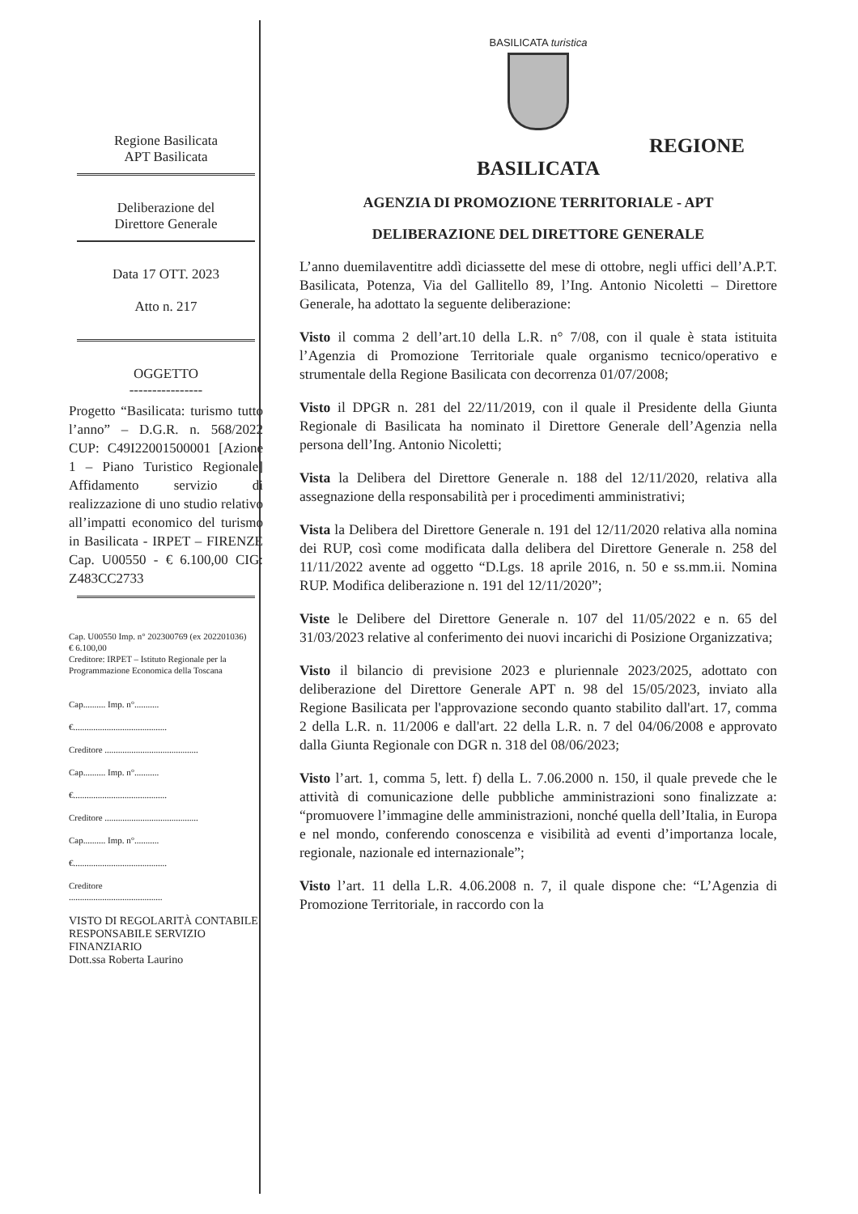Regione Basilicata
APT Basilicata
Deliberazione del
Direttore Generale
Data 17 OTT. 2023
Atto n. 217
OGGETTO
----------------
Progetto “Basilicata: turismo tutto l’anno” – D.G.R. n. 568/2022 CUP: C49I22001500001 [Azione 1 – Piano Turistico Regionale] Affidamento servizio di realizzazione di uno studio relativo all’impatti economico del turismo in Basilicata - IRPET – FIRENZE Cap. U00550 - € 6.100,00 CIG: Z483CC2733
Cap. U00550 Imp. n° 202300769 (ex 202201036)
€ 6.100,00
Creditore: IRPET – Istituto Regionale per la Programmazione Economica della Toscana
Cap.......... Imp. n°...........
€..........................................
Creditore ..........................................
Cap.......... Imp. n°...........
€..........................................
Creditore ..........................................
Cap.......... Imp. n°...........
€..........................................
Creditore
..........................................
VISTO DI REGOLARITÀ CONTABILE
RESPONSABILE SERVIZIO FINANZIARIO
Dott.ssa Roberta Laurino
BASILICATA turistica
REGIONE
BASILICATA
AGENZIA DI PROMOZIONE TERRITORIALE - APT
DELIBERAZIONE DEL DIRETTORE GENERALE
L’anno duemilaventitre addì diciassette del mese di ottobre, negli uffici dell’A.P.T. Basilicata, Potenza, Via del Gallitello 89, l’Ing. Antonio Nicoletti – Direttore Generale, ha adottato la seguente deliberazione:
Visto il comma 2 dell’art.10 della L.R. n° 7/08, con il quale è stata istituita l’Agenzia di Promozione Territoriale quale organismo tecnico/operativo e strumentale della Regione Basilicata con decorrenza 01/07/2008;
Visto il DPGR n. 281 del 22/11/2019, con il quale il Presidente della Giunta Regionale di Basilicata ha nominato il Direttore Generale dell’Agenzia nella persona dell’Ing. Antonio Nicoletti;
Vista la Delibera del Direttore Generale n. 188 del 12/11/2020, relativa alla assegnazione della responsabilità per i procedimenti amministrativi;
Vista la Delibera del Direttore Generale n. 191 del 12/11/2020 relativa alla nomina dei RUP, così come modificata dalla delibera del Direttore Generale n. 258 del 11/11/2022 avente ad oggetto “D.Lgs. 18 aprile 2016, n. 50 e ss.mm.ii. Nomina RUP. Modifica deliberazione n. 191 del 12/11/2020”;
Viste le Delibere del Direttore Generale n. 107 del 11/05/2022 e n. 65 del 31/03/2023 relative al conferimento dei nuovi incarichi di Posizione Organizzativa;
Visto il bilancio di previsione 2023 e pluriennale 2023/2025, adottato con deliberazione del Direttore Generale APT n. 98 del 15/05/2023, inviato alla Regione Basilicata per l'approvazione secondo quanto stabilito dall'art. 17, comma 2 della L.R. n. 11/2006 e dall'art. 22 della L.R. n. 7 del 04/06/2008 e approvato dalla Giunta Regionale con DGR n. 318 del 08/06/2023;
Visto l’art. 1, comma 5, lett. f) della L. 7.06.2000 n. 150, il quale prevede che le attività di comunicazione delle pubbliche amministrazioni sono finalizzate a: “promuovere l’immagine delle amministrazioni, nonché quella dell’Italia, in Europa e nel mondo, conferendo conoscenza e visibilità ad eventi d’importanza locale, regionale, nazionale ed internazionale”;
Visto l’art. 11 della L.R. 4.06.2008 n. 7, il quale dispone che: “L’Agenzia di Promozione Territoriale, in raccordo con la